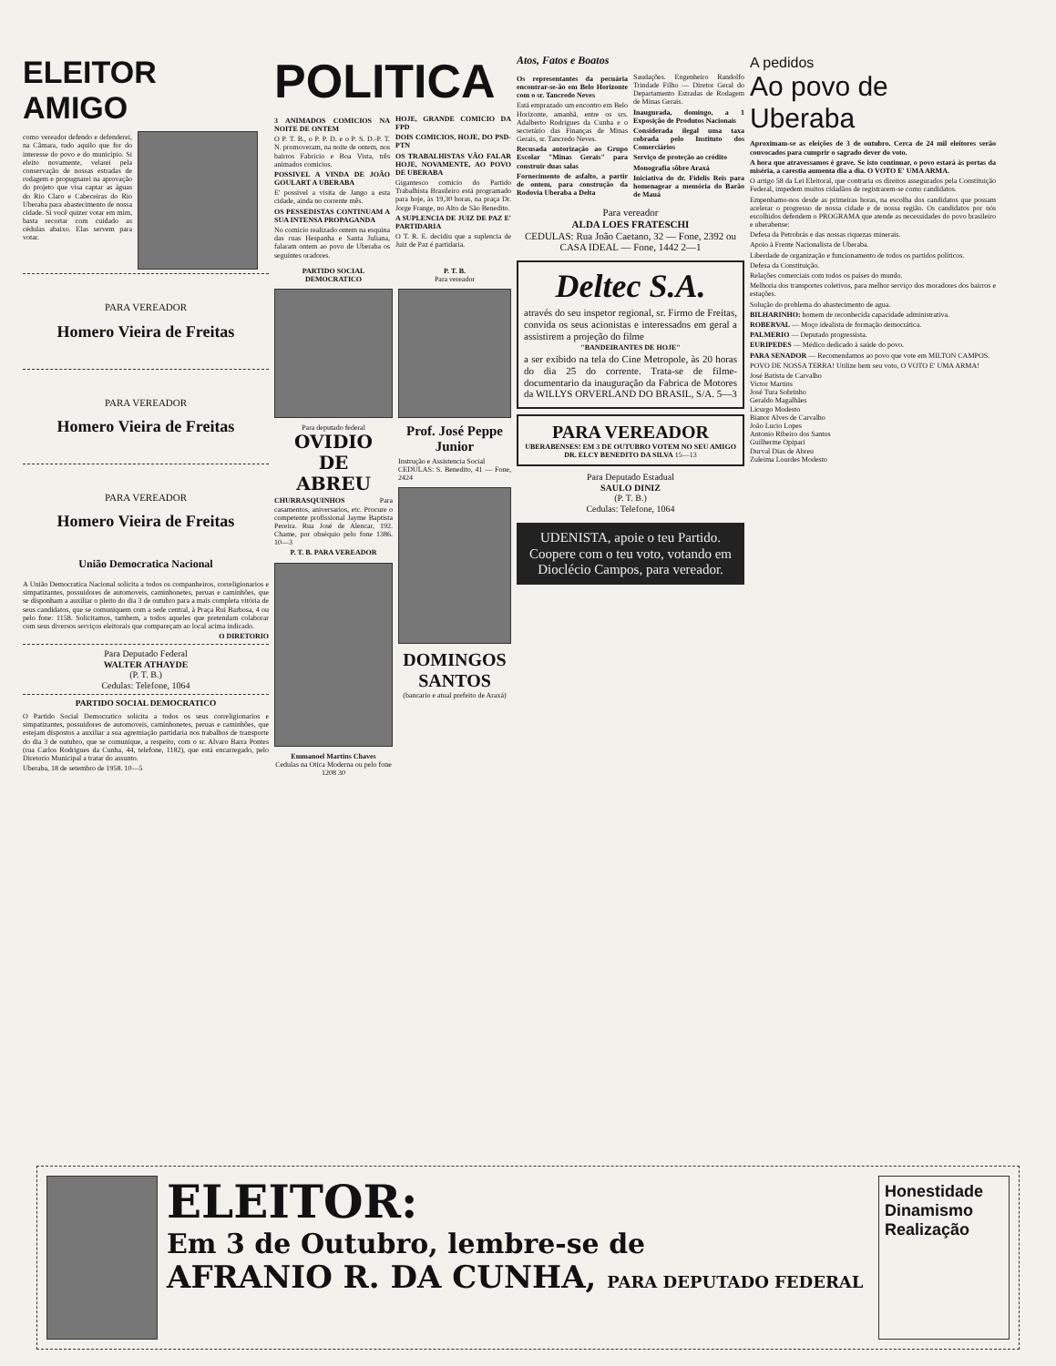ELEITOR AMIGO
como vereador defendo e defenderei, na Câmara, tudo aquilo que for do interesse do povo e do município. Si eleito novamente, velarei pela conservação de nossas estradas de rodagem e propugnarei na aprovação do projeto que visa captar as águas do Rio Claro e Cabeceiras do Rio Uberaba para abastecimento de nossa cidade. Si você quizer votar em mim, basta recortar com cuidado as cédulas abaixo. Elas servem para votar.
PARA VEREADOR
Homero Vieira de Freitas
PARA VEREADOR
Homero Vieira de Freitas
PARA VEREADOR
Homero Vieira de Freitas
União Democratica Nacional
A União Democratica Nacional solicita a todos os companheiros, correligionarios e simpatizantes, possuidores de automoveis, caminhonetes, peruas e caminhões, que se disponham a auxiliar o pleito do dia 3 de outubro para a mais completa vitória de seus candidatos, que se comuniquem com a sede central, à Praça Rui Barbosa, 4 ou pelo fone: 1158. Solicitamos, tambem, a todos aqueles que pretendam colaborar com seus diversos serviços eleitorais que compareçam ao local acima indicado.
O DIRETORIO
Para Deputado Federal
WALTER ATHAYDE
(P. T. B.)
Cedulas: Telefone, 1064
PARTIDO SOCIAL DEMOCRATICO
O Partido Social Democratico solicita a todos os seus correligionarios e simpatizantes, possuidores de automoveis, caminhonetes, peruas e caminhões, que estejam dispostos a auxiliar a sua agremiação partidaria nos trabalhos de transporte do dia 3 de outubro, que se comunique, a respeito, com o sr. Alvaro Barra Pontes (rua Carlos Rodrigues da Cunha, 44, telefone, 1182), que está encarregado, pelo Diretorio Municipal a tratar do assunto.
Uberaba, 18 de setembro de 1958. 10—5
POLITICA
3 ANIMADOS COMICIOS NA NOITE DE ONTEM
O P. T. B., o P. P. D. e o P. S. D.-P. T. N. promoveram, na noite de ontem, nos bairros Fabricio e Boa Vista, três animados comicios.
POSSIVEL A VINDA DE JOÃO GOULART A UBERABA
E' possivel a visita de Jango a esta cidade, ainda no corrente mês.
OS PESSEDISTAS CONTINUAM A SUA INTENSA PROPAGANDA
No comicio realizado ontem na esquina das ruas Hespanha e Santa Juliana, falaram ontem ao povo de Uberaba os seguintes oradores.
HOJE, GRANDE COMICIO DA FPD
DOIS COMICIOS, HOJE, DO PSD-PTN
OS TRABALHISTAS VÃO FALAR HOJE, NOVAMENTE, AO POVO DE UBERABA
Gigantesco comicio do Partido Trabalhista Brasileiro está programado para hoje, às 19,30 horas, na praça Dr. Jorge Frange, no Alto de São Benedito.
A SUPLENCIA DE JUIZ DE PAZ E' PARTIDARIA
O T. R. E. decidiu que a suplencia de Juiz de Paz é partidaria.
PARTIDO SOCIAL DEMOCRATICO
Para deputado federal
OVIDIO
DE
ABREU
CHURRASQUINHOS Para casamentos, aniversarios, etc. Procure o competente profissional Jayme Baptista Pereira. Rua José de Alencar, 192. Chame, por obséquio pelo fone 1386. 10—3
P. T. B. PARA VEREADOR
Emmanoel Martins Chaves
Cedulas na Otica Moderna ou pelo fone 1208 30
P. T. B.
Para vereador
Prof. José Peppe Junior
Instrução e Assistencia Social
CEDULAS: S. Benedito, 41 — Fone, 2424
DOMINGOS SANTOS
(bancario e atual prefeito de Araxá)
Atos, Fatos e Boatos
Os representantes da pecuária encontrar-se-ão em Belo Horizonte com o sr. Tancredo Neves
Está emprazado um encontro em Belo Horizonte, amanhã, entre os srs. Adalberto Rodrigues da Cunha e o secretário das Finanças de Minas Gerais, sr. Tancredo Neves.
Recusada autorização ao Grupo Escolar "Minas Gerais" para construir duas salas
Fornecimento de asfalto, a partir de ontem, para construção da Rodovia Uberaba a Delta
Saudações. Engenheiro Randolfo Trindade Filho — Diretor Geral do Departamento Estradas de Rodagem de Minas Gerais.
Inaugurada, domingo, a 1 Exposição de Produtos Nacionais
Considerada ilegal uma taxa cobrada pelo Instituto dos Comerciários
Serviço de proteção ao crédito
Monografia sôbre Araxá
Iniciativa do dr. Fidelis Reis para homenagear a memória do Barão de Mauá
Para vereador
ALDA LOES FRATESCHI
CEDULAS: Rua João Caetano, 32 — Fone, 2392 ou CASA IDEAL — Fone, 1442 2—1
Deltec S.A.
através do seu inspetor regional, sr. Firmo de Freitas, convida os seus acionistas e interessados em geral a assistirem a projeção do filme
"BANDEIRANTES DE HOJE"
a ser exibido na tela do Cine Metropole, às 20 horas do dia 25 do corrente. Trata-se de filme-documentario da inauguração da Fabrica de Motores da WILLYS ORVERLAND DO BRASIL, S/A. 5—3
PARA VEREADOR
UBERABENSES! EM 3 DE OUTUBRO VOTEM NO SEU AMIGO DR. ELCY BENEDITO DA SILVA 15—13
Para Deputado Estadual
SAULO DINIZ
(P. T. B.)
Cedulas: Telefone, 1064
UDENISTA, apoie o teu Partido. Coopere com o teu voto, votando em Dioclécio Campos, para vereador.
A pedidos
Ao povo de Uberaba
Aproximam-se as eleições de 3 de outubro. Cerca de 24 mil eleitores serão convocados para cumprir o sagrado dever do voto.
A hora que atravessamos é grave. Se isto continuar, o povo estará às portas da miséria, a carestia aumenta dia a dia. O VOTO E' UMA ARMA.
O artigo 58 da Lei Eleitoral, que contraria os direitos assegurados pela Constituição Federal, impedem muitos cidadãos de registrarem-se como candidatos.
Empenhamo-nos desde as primeiras horas, na escolha dos candidatos que possam acelerar o progresso de nossa cidade e de nossa região. Os candidatos por nós escolhidos defendem o PROGRAMA que atende as necessidades do povo brasileiro e uberabense:
Defesa da Petrobrás e das nossas riquezas minerais.
Apoio à Frente Nacionalista de Uberaba.
Liberdade de organização e funcionamento de todos os partidos políticos.
Defesa da Constituição.
Relações comerciais com todos os países do mundo.
Melhoria dos transportes coletivos, para melhor serviço dos moradores dos bairros e estações.
Solução do problema do abastecimento de agua.
BILHARINHO: homem de reconhecida capacidade administrativa.
ROBERVAL — Moço idealista de formação democrática.
PALMERIO — Deputado progressista.
EURIPEDES — Médico dedicado à saúde do povo.
PARA SENADOR — Recomendamos ao povo que vote em MILTON CAMPOS.
POVO DE NOSSA TERRA! Utilize bem seu voto, O VOTO E' UMA ARMA!
José Batista de Carvalho
Victor Martins
José Tura Sobrinho
Geraldo Magalhães
Licurgo Modesto
Bianor Alves de Carvalho
João Lucio Lopes
Antonio Ribeiro dos Santos
Guilherme Opipari
Durval Dias de Abreu
Zuleima Lourdes Modesto
ELEITOR:
Em 3 de Outubro, lembre-se de
AFRANIO R. DA CUNHA, PARA DEPUTADO FEDERAL
Honestidade
Dinamismo
Realização